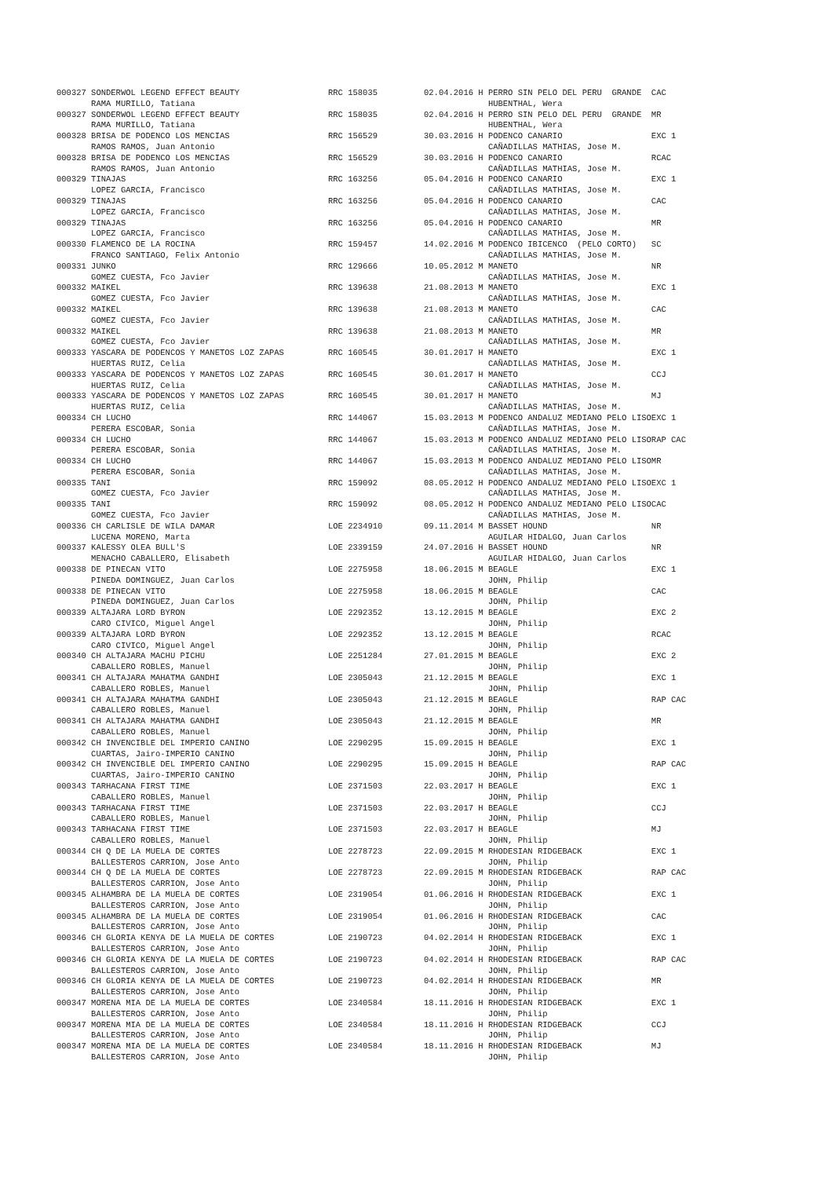| 000327 SONDERWOL LEGEND EFFECT BEAUTY | RRC 158035 | 02.04.2016 H PERRO SIN PELO DEL PERU GRANDE | CAC |
| RAMA MURILLO, Tatiana | | HUBENTHAL, Wera | |
| 000327 SONDERWOL LEGEND EFFECT BEAUTY | RRC 158035 | 02.04.2016 H PERRO SIN PELO DEL PERU GRANDE | MR |
| RAMA MURILLO, Tatiana | | HUBENTHAL, Wera | |
| 000328 BRISA DE PODENCO LOS MENCIAS | RRC 156529 | 30.03.2016 H PODENCO CANARIO | EXC 1 |
| RAMOS RAMOS, Juan Antonio | | CAÑADILLAS MATHIAS, Jose M. | |
| 000328 BRISA DE PODENCO LOS MENCIAS | RRC 156529 | 30.03.2016 H PODENCO CANARIO | RCAC |
| RAMOS RAMOS, Juan Antonio | | CAÑADILLAS MATHIAS, Jose M. | |
| 000329 TINAJAS | RRC 163256 | 05.04.2016 H PODENCO CANARIO | EXC 1 |
| LOPEZ GARCIA, Francisco | | CAÑADILLAS MATHIAS, Jose M. | |
| 000329 TINAJAS | RRC 163256 | 05.04.2016 H PODENCO CANARIO | CAC |
| LOPEZ GARCIA, Francisco | | CAÑADILLAS MATHIAS, Jose M. | |
| 000329 TINAJAS | RRC 163256 | 05.04.2016 H PODENCO CANARIO | MR |
| LOPEZ GARCIA, Francisco | | CAÑADILLAS MATHIAS, Jose M. | |
| 000330 FLAMENCO DE LA ROCINA | RRC 159457 | 14.02.2016 M PODENCO IBICENCO (PELO CORTO) | SC |
| FRANCO SANTIAGO, Felix Antonio | | CAÑADILLAS MATHIAS, Jose M. | |
| 000331 JUNKO | RRC 129666 | 10.05.2012 M MANETO | NR |
| GOMEZ CUESTA, Fco Javier | | CAÑADILLAS MATHIAS, Jose M. | |
| 000332 MAIKEL | RRC 139638 | 21.08.2013 M MANETO | EXC 1 |
| GOMEZ CUESTA, Fco Javier | | CAÑADILLAS MATHIAS, Jose M. | |
| 000332 MAIKEL | RRC 139638 | 21.08.2013 M MANETO | CAC |
| GOMEZ CUESTA, Fco Javier | | CAÑADILLAS MATHIAS, Jose M. | |
| 000332 MAIKEL | RRC 139638 | 21.08.2013 M MANETO | MR |
| GOMEZ CUESTA, Fco Javier | | CAÑADILLAS MATHIAS, Jose M. | |
| 000333 YASCARA DE PODENCOS Y MANETOS LOZ ZAPAS | RRC 160545 | 30.01.2017 H MANETO | EXC 1 |
| HUERTAS RUIZ, Celia | | CAÑADILLAS MATHIAS, Jose M. | |
| 000333 YASCARA DE PODENCOS Y MANETOS LOZ ZAPAS | RRC 160545 | 30.01.2017 H MANETO | CCJ |
| HUERTAS RUIZ, Celia | | CAÑADILLAS MATHIAS, Jose M. | |
| 000333 YASCARA DE PODENCOS Y MANETOS LOZ ZAPAS | RRC 160545 | 30.01.2017 H MANETO | MJ |
| HUERTAS RUIZ, Celia | | CAÑADILLAS MATHIAS, Jose M. | |
| 000334 CH LUCHO | RRC 144067 | 15.03.2013 M PODENCO ANDALUZ MEDIANO PELO LISO | EXC 1 |
| PERERA ESCOBAR, Sonia | | CAÑADILLAS MATHIAS, Jose M. | |
| 000334 CH LUCHO | RRC 144067 | 15.03.2013 M PODENCO ANDALUZ MEDIANO PELO LISO | RAP CAC |
| PERERA ESCOBAR, Sonia | | CAÑADILLAS MATHIAS, Jose M. | |
| 000334 CH LUCHO | RRC 144067 | 15.03.2013 M PODENCO ANDALUZ MEDIANO PELO LISO | MR |
| PERERA ESCOBAR, Sonia | | CAÑADILLAS MATHIAS, Jose M. | |
| 000335 TANI | RRC 159092 | 08.05.2012 H PODENCO ANDALUZ MEDIANO PELO LISO | EXC 1 |
| GOMEZ CUESTA, Fco Javier | | CAÑADILLAS MATHIAS, Jose M. | |
| 000335 TANI | RRC 159092 | 08.05.2012 H PODENCO ANDALUZ MEDIANO PELO LISO | CAC |
| GOMEZ CUESTA, Fco Javier | | CAÑADILLAS MATHIAS, Jose M. | |
| 000336 CH CARLISLE DE WILA DAMAR | LOE 2234910 | 09.11.2014 M BASSET HOUND | NR |
| LUCENA MORENO, Marta | | AGUILAR HIDALGO, Juan Carlos | |
| 000337 KALESSY OLEA BULL'S | LOE 2339159 | 24.07.2016 H BASSET HOUND | NR |
| MENACHO CABALLERO, Elisabeth | | AGUILAR HIDALGO, Juan Carlos | |
| 000338 DE PINECAN VITO | LOE 2275958 | 18.06.2015 M BEAGLE | EXC 1 |
| PINEDA DOMINGUEZ, Juan Carlos | | JOHN, Philip | |
| 000338 DE PINECAN VITO | LOE 2275958 | 18.06.2015 M BEAGLE | CAC |
| PINEDA DOMINGUEZ, Juan Carlos | | JOHN, Philip | |
| 000339 ALTAJARA LORD BYRON | LOE 2292352 | 13.12.2015 M BEAGLE | EXC 2 |
| CARO CIVICO, Miguel Angel | | JOHN, Philip | |
| 000339 ALTAJARA LORD BYRON | LOE 2292352 | 13.12.2015 M BEAGLE | RCAC |
| CARO CIVICO, Miguel Angel | | JOHN, Philip | |
| 000340 CH ALTAJARA MACHU PICHU | LOE 2251284 | 27.01.2015 M BEAGLE | EXC 2 |
| CABALLERO ROBLES, Manuel | | JOHN, Philip | |
| 000341 CH ALTAJARA MAHATMA GANDHI | LOE 2305043 | 21.12.2015 M BEAGLE | EXC 1 |
| CABALLERO ROBLES, Manuel | | JOHN, Philip | |
| 000341 CH ALTAJARA MAHATMA GANDHI | LOE 2305043 | 21.12.2015 M BEAGLE | RAP CAC |
| CABALLERO ROBLES, Manuel | | JOHN, Philip | |
| 000341 CH ALTAJARA MAHATMA GANDHI | LOE 2305043 | 21.12.2015 M BEAGLE | MR |
| CABALLERO ROBLES, Manuel | | JOHN, Philip | |
| 000342 CH INVENCIBLE DEL IMPERIO CANINO | LOE 2290295 | 15.09.2015 H BEAGLE | EXC 1 |
| CUARTAS, Jairo-IMPERIO CANINO | | JOHN, Philip | |
| 000342 CH INVENCIBLE DEL IMPERIO CANINO | LOE 2290295 | 15.09.2015 H BEAGLE | RAP CAC |
| CUARTAS, Jairo-IMPERIO CANINO | | JOHN, Philip | |
| 000343 TARHACANA FIRST TIME | LOE 2371503 | 22.03.2017 H BEAGLE | EXC 1 |
| CABALLERO ROBLES, Manuel | | JOHN, Philip | |
| 000343 TARHACANA FIRST TIME | LOE 2371503 | 22.03.2017 H BEAGLE | CCJ |
| CABALLERO ROBLES, Manuel | | JOHN, Philip | |
| 000343 TARHACANA FIRST TIME | LOE 2371503 | 22.03.2017 H BEAGLE | MJ |
| CABALLERO ROBLES, Manuel | | JOHN, Philip | |
| 000344 CH Q DE LA MUELA DE CORTES | LOE 2278723 | 22.09.2015 M RHODESIAN RIDGEBACK | EXC 1 |
| BALLESTEROS CARRION, Jose Anto | | JOHN, Philip | |
| 000344 CH Q DE LA MUELA DE CORTES | LOE 2278723 | 22.09.2015 M RHODESIAN RIDGEBACK | RAP CAC |
| BALLESTEROS CARRION, Jose Anto | | JOHN, Philip | |
| 000345 ALHAMBRA DE LA MUELA DE CORTES | LOE 2319054 | 01.06.2016 H RHODESIAN RIDGEBACK | EXC 1 |
| BALLESTEROS CARRION, Jose Anto | | JOHN, Philip | |
| 000345 ALHAMBRA DE LA MUELA DE CORTES | LOE 2319054 | 01.06.2016 H RHODESIAN RIDGEBACK | CAC |
| BALLESTEROS CARRION, Jose Anto | | JOHN, Philip | |
| 000346 CH GLORIA KENYA DE LA MUELA DE CORTES | LOE 2190723 | 04.02.2014 H RHODESIAN RIDGEBACK | EXC 1 |
| BALLESTEROS CARRION, Jose Anto | | JOHN, Philip | |
| 000346 CH GLORIA KENYA DE LA MUELA DE CORTES | LOE 2190723 | 04.02.2014 H RHODESIAN RIDGEBACK | RAP CAC |
| BALLESTEROS CARRION, Jose Anto | | JOHN, Philip | |
| 000346 CH GLORIA KENYA DE LA MUELA DE CORTES | LOE 2190723 | 04.02.2014 H RHODESIAN RIDGEBACK | MR |
| BALLESTEROS CARRION, Jose Anto | | JOHN, Philip | |
| 000347 MORENA MIA DE LA MUELA DE CORTES | LOE 2340584 | 18.11.2016 H RHODESIAN RIDGEBACK | EXC 1 |
| BALLESTEROS CARRION, Jose Anto | | JOHN, Philip | |
| 000347 MORENA MIA DE LA MUELA DE CORTES | LOE 2340584 | 18.11.2016 H RHODESIAN RIDGEBACK | CCJ |
| BALLESTEROS CARRION, Jose Anto | | JOHN, Philip | |
| 000347 MORENA MIA DE LA MUELA DE CORTES | LOE 2340584 | 18.11.2016 H RHODESIAN RIDGEBACK | MJ |
| BALLESTEROS CARRION, Jose Anto | | JOHN, Philip | |